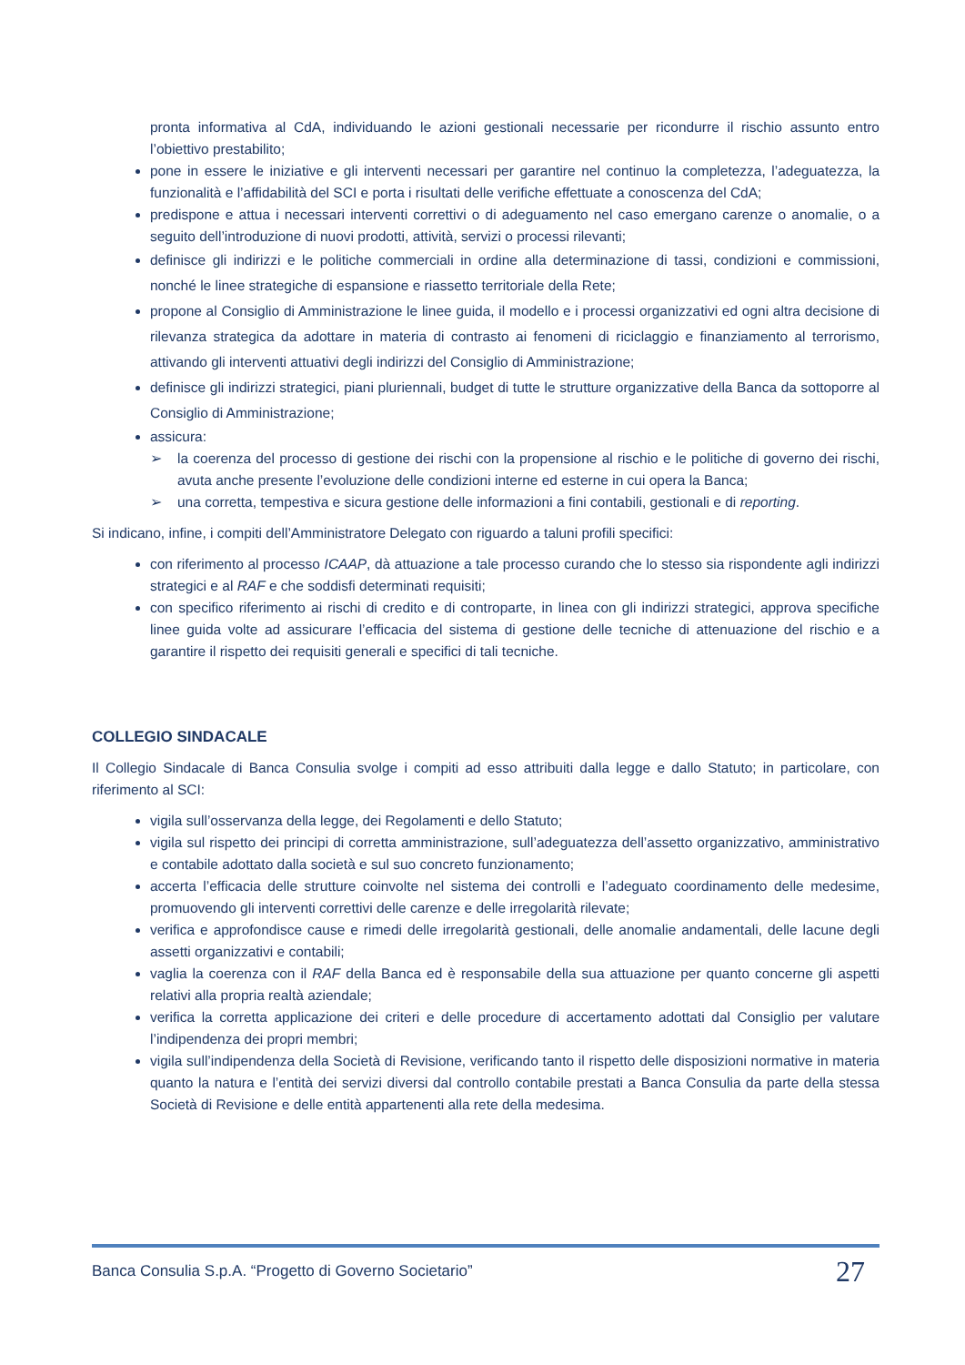pronta informativa al CdA, individuando le azioni gestionali necessarie per ricondurre il rischio assunto entro l’obiettivo prestabilito;
pone in essere le iniziative e gli interventi necessari per garantire nel continuo la completezza, l’adeguatezza, la funzionalità e l’affidabilità del SCI e porta i risultati delle verifiche effettuate a conoscenza del CdA;
predispone e attua i necessari interventi correttivi o di adeguamento nel caso emergano carenze o anomalie, o a seguito dell’introduzione di nuovi prodotti, attività, servizi o processi rilevanti;
definisce gli indirizzi e le politiche commerciali in ordine alla determinazione di tassi, condizioni e commissioni, nonché le linee strategiche di espansione e riassetto territoriale della Rete;
propone al Consiglio di Amministrazione le linee guida, il modello e i processi organizzativi ed ogni altra decisione di rilevanza strategica da adottare in materia di contrasto ai fenomeni di riciclaggio e finanziamento al terrorismo, attivando gli interventi attuativi degli indirizzi del Consiglio di Amministrazione;
definisce gli indirizzi strategici, piani pluriennali, budget di tutte le strutture organizzative della Banca da sottoporre al Consiglio di Amministrazione;
assicura:
➢ la coerenza del processo di gestione dei rischi con la propensione al rischio e le politiche di governo dei rischi, avuta anche presente l’evoluzione delle condizioni interne ed esterne in cui opera la Banca;
➢ una corretta, tempestiva e sicura gestione delle informazioni a fini contabili, gestionali e di reporting.
Si indicano, infine, i compiti dell’Amministratore Delegato con riguardo a taluni profili specifici:
con riferimento al processo ICAAP, dà attuazione a tale processo curando che lo stesso sia rispondente agli indirizzi strategici e al RAF e che soddisfi determinati requisiti;
con specifico riferimento ai rischi di credito e di controparte, in linea con gli indirizzi strategici, approva specifiche linee guida volte ad assicurare l’efficacia del sistema di gestione delle tecniche di attenuazione del rischio e a garantire il rispetto dei requisiti generali e specifici di tali tecniche.
COLLEGIO SINDACALE
Il Collegio Sindacale di Banca Consulia svolge i compiti ad esso attribuiti dalla legge e dallo Statuto; in particolare, con riferimento al SCI:
vigila sull’osservanza della legge, dei Regolamenti e dello Statuto;
vigila sul rispetto dei principi di corretta amministrazione, sull’adeguatezza dell’assetto organizzativo, amministrativo e contabile adottato dalla società e sul suo concreto funzionamento;
accerta l’efficacia delle strutture coinvolte nel sistema dei controlli e l’adeguato coordinamento delle medesime, promuovendo gli interventi correttivi delle carenze e delle irregolarità rilevate;
verifica e approfondisce cause e rimedi delle irregolarità gestionali, delle anomalie andamentali, delle lacune degli assetti organizzativi e contabili;
vaglia la coerenza con il RAF della Banca ed è responsabile della sua attuazione per quanto concerne gli aspetti relativi alla propria realtà aziendale;
verifica la corretta applicazione dei criteri e delle procedure di accertamento adottati dal Consiglio per valutare l’indipendenza dei propri membri;
vigila sull’indipendenza della Società di Revisione, verificando tanto il rispetto delle disposizioni normative in materia quanto la natura e l’entità dei servizi diversi dal controllo contabile prestati a Banca Consulia da parte della stessa Società di Revisione e delle entità appartenenti alla rete della medesima.
Banca Consulia S.p.A. “Progetto di Governo Societario” 27